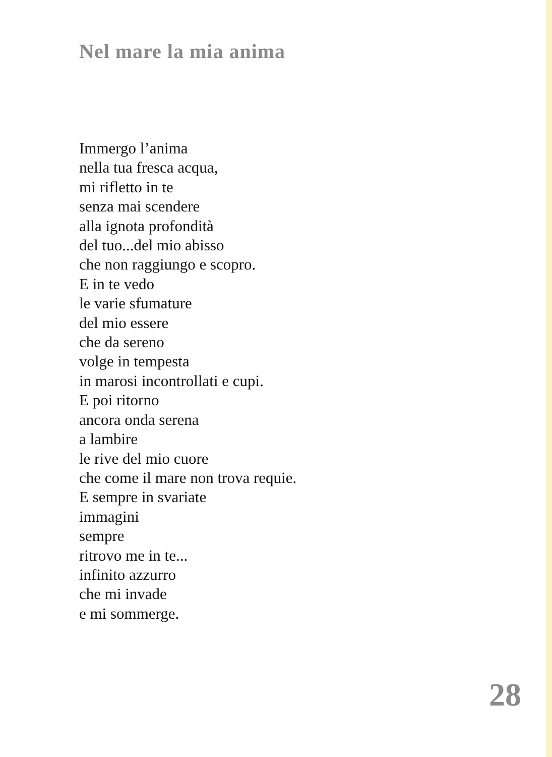Nel mare la mia anima
Immergo l’anima
nella tua fresca acqua,
mi rifletto in te
senza mai scendere
alla ignota profondità
del tuo...del mio abisso
che non raggiungo e scopro.
E in te vedo
le varie sfumature
del mio essere
che da sereno
volge in tempesta
in marosi incontrollati e cupi.
E poi ritorno
ancora onda serena
a lambire
le rive del mio cuore
che come il mare non trova requie.
E sempre in svariate
immagini
sempre
ritrovo me in te...
infinito azzurro
che mi invade
e mi sommerge.
28